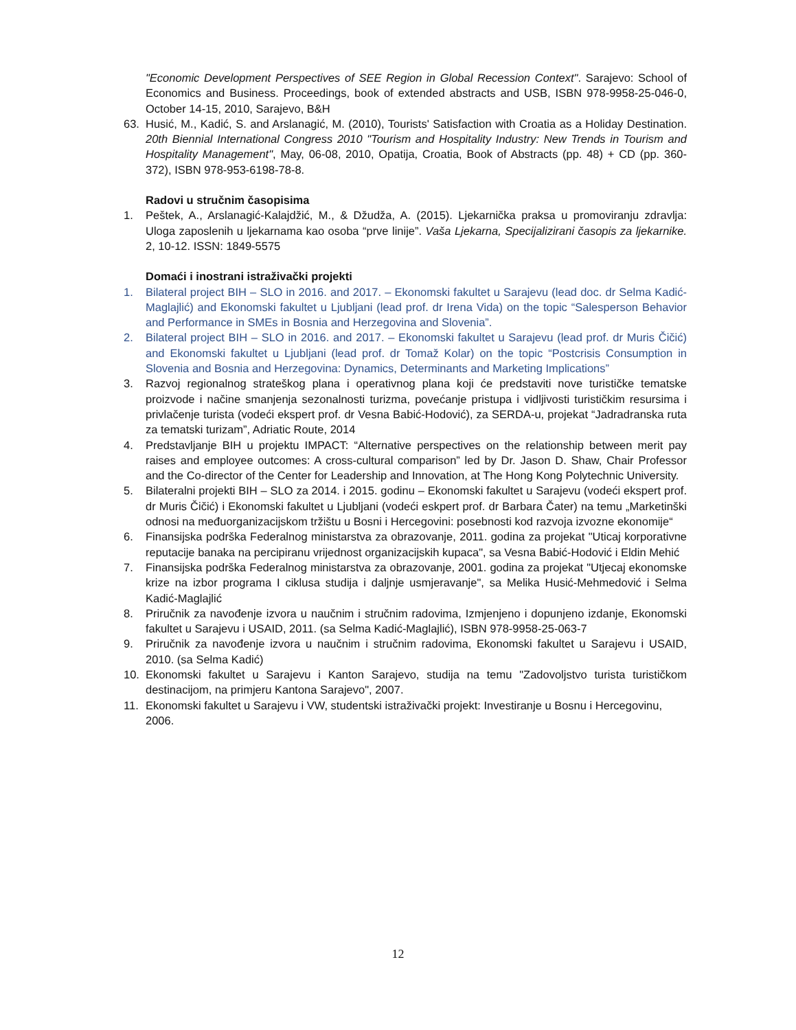"Economic Development Perspectives of SEE Region in Global Recession Context". Sarajevo: School of Economics and Business. Proceedings, book of extended abstracts and USB, ISBN 978-9958-25-046-0, October 14-15, 2010, Sarajevo, B&H
63. Husić, M., Kadić, S. and Arslanagić, M. (2010), Tourists' Satisfaction with Croatia as a Holiday Destination. 20th Biennial International Congress 2010 "Tourism and Hospitality Industry: New Trends in Tourism and Hospitality Management", May, 06-08, 2010, Opatija, Croatia, Book of Abstracts (pp. 48) + CD (pp. 360-372), ISBN 978-953-6198-78-8.
Radovi u stručnim časopisima
1. Peštek, A., Arslanagić-Kalajdžić, M., & Džudža, A. (2015). Ljekarnička praksa u promoviranju zdravlja: Uloga zaposlenih u ljekarnama kao osoba “prve linije”. Vaša Ljekarna, Specijalizirani časopis za ljekarnike. 2, 10-12. ISSN: 1849-5575
Domaći i inostrani istraživački projekti
1. Bilateral project BIH – SLO in 2016. and 2017. – Ekonomski fakultet u Sarajevu (lead doc. dr Selma Kadić-Maglajlić) and Ekonomski fakultet u Ljubljani (lead prof. dr Irena Vida) on the topic “Salesperson Behavior and Performance in SMEs in Bosnia and Herzegovina and Slovenia”.
2. Bilateral project BIH – SLO in 2016. and 2017. – Ekonomski fakultet u Sarajevu (lead prof. dr Muris Čičić) and Ekonomski fakultet u Ljubljani (lead prof. dr Tomaž Kolar) on the topic “Postcrisis Consumption in Slovenia and Bosnia and Herzegovina: Dynamics, Determinants and Marketing Implications”
3. Razvoj regionalnog strateškog plana i operativnog plana koji će predstaviti nove turističke tematske proizvode i načine smanjenja sezonalnosti turizma, povećanje pristupa i vidljivosti turističkim resursima i privlačenje turista (vodeći ekspert prof. dr Vesna Babić-Hodović), za SERDA-u, projekat “Jadradranska ruta za tematski turizam”, Adriatic Route, 2014
4. Predstavljanje BIH u projektu IMPACT: “Alternative perspectives on the relationship between merit pay raises and employee outcomes: A cross-cultural comparison” led by Dr. Jason D. Shaw, Chair Professor and the Co-director of the Center for Leadership and Innovation, at The Hong Kong Polytechnic University.
5. Bilateralni projekti BIH – SLO za 2014. i 2015. godinu – Ekonomski fakultet u Sarajevu (vodeći ekspert prof. dr Muris Čičić) i Ekonomski fakultet u Ljubljani (vodeći eskpert prof. dr Barbara Čater) na temu „Marketinški odnosi na međuorganizacijskom tržištu u Bosni i Hercegovini: posebnosti kod razvoja izvozne ekonomije“
6. Finansijska podrška Federalnog ministarstva za obrazovanje, 2011. godina za projekat "Uticaj korporativne reputacije banaka na percipiranu vrijednost organizacijskih kupaca", sa Vesna Babić-Hodović i Eldin Mehić
7. Finansijska podrška Federalnog ministarstva za obrazovanje, 2001. godina za projekat "Utjecaj ekonomske krize na izbor programa I ciklusa studija i daljnje usmjeravanje", sa Melika Husić-Mehmedović i Selma Kadić-Maglajlić
8. Priručnik za navođenje izvora u naučnim i stručnim radovima, Izmjenjeno i dopunjeno izdanje, Ekonomski fakultet u Sarajevu i USAID, 2011. (sa Selma Kadić-Maglajlić), ISBN 978-9958-25-063-7
9. Priručnik za navođenje izvora u naučnim i stručnim radovima, Ekonomski fakultet u Sarajevu i USAID, 2010. (sa Selma Kadić)
10. Ekonomski fakultet u Sarajevu i Kanton Sarajevo, studija na temu "Zadovoljstvo turista turističkom destinacijom, na primjeru Kantona Sarajevo", 2007.
11. Ekonomski fakultet u Sarajevu i VW, studentski istraživački projekt: Investiranje u Bosnu i Hercegovinu, 2006.
12